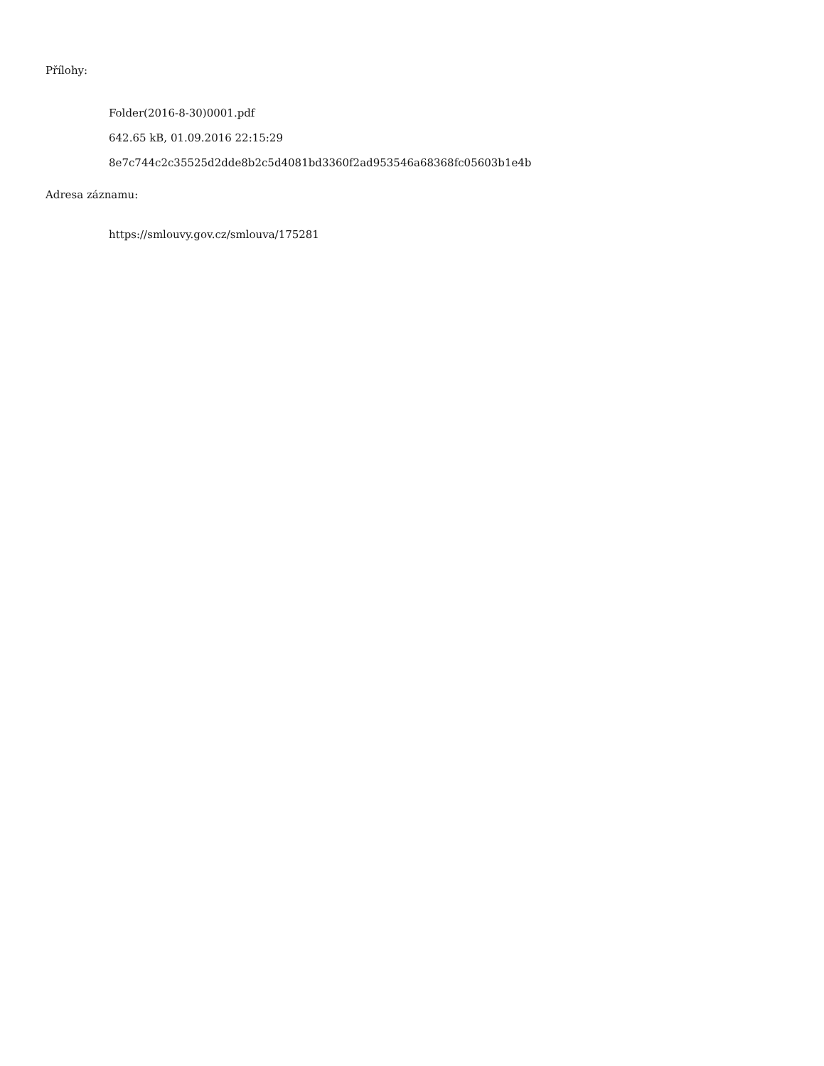Přílohy:
Folder(2016-8-30)0001.pdf
642.65 kB, 01.09.2016 22:15:29
8e7c744c2c35525d2dde8b2c5d4081bd3360f2ad953546a68368fc05603b1e4b
Adresa záznamu:
https://smlouvy.gov.cz/smlouva/175281